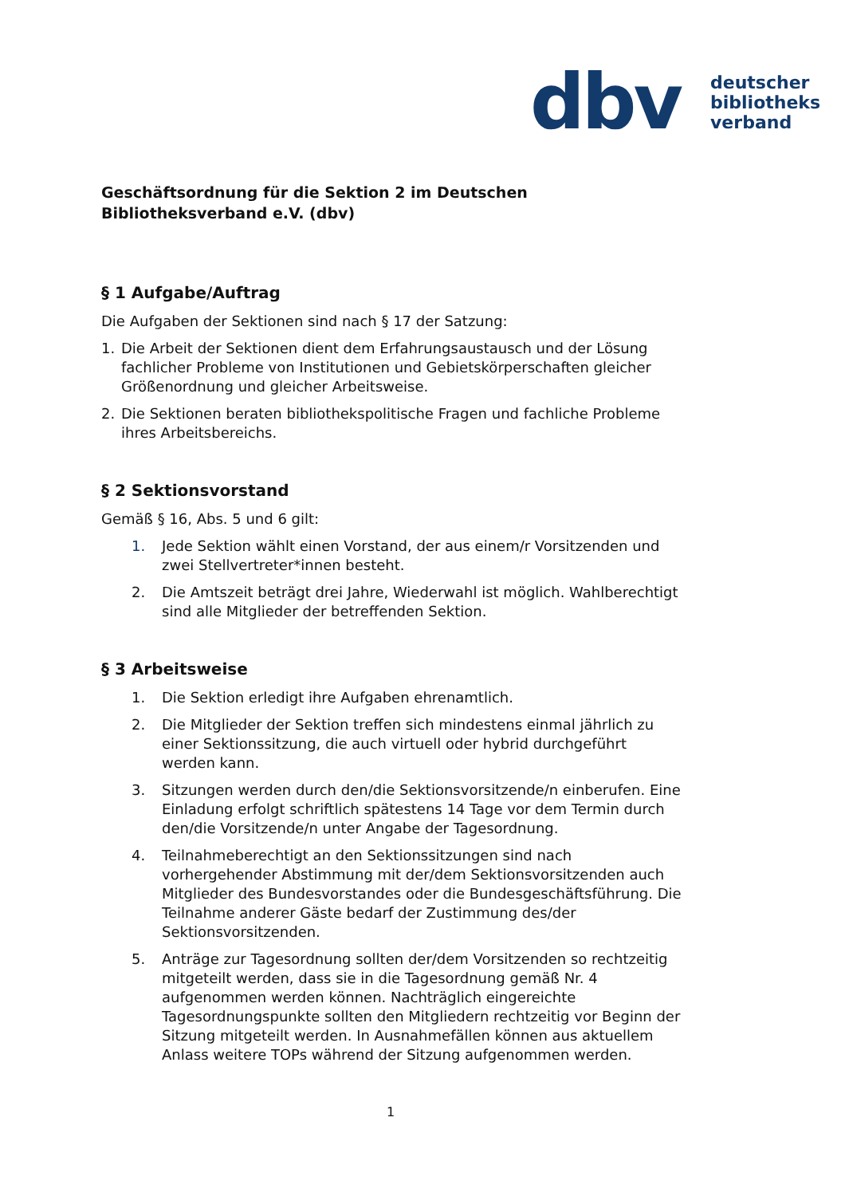dbv
deutscher
bibliotheks
verband
Geschäftsordnung für die Sektion 2 im Deutschen Bibliotheksverband e.V. (dbv)
§ 1 Aufgabe/Auftrag
Die Aufgaben der Sektionen sind nach § 17 der Satzung:
1. Die Arbeit der Sektionen dient dem Erfahrungsaustausch und der Lösung fachlicher Probleme von Institutionen und Gebietskörperschaften gleicher Größenordnung und gleicher Arbeitsweise.
2. Die Sektionen beraten bibliothekspolitische Fragen und fachliche Probleme ihres Arbeitsbereichs.
§ 2 Sektionsvorstand
Gemäß § 16, Abs. 5 und 6 gilt:
1. Jede Sektion wählt einen Vorstand, der aus einem/r Vorsitzenden und zwei Stellvertreter*innen besteht.
2. Die Amtszeit beträgt drei Jahre, Wiederwahl ist möglich. Wahlberechtigt sind alle Mitglieder der betreffenden Sektion.
§ 3 Arbeitsweise
1. Die Sektion erledigt ihre Aufgaben ehrenamtlich.
2. Die Mitglieder der Sektion treffen sich mindestens einmal jährlich zu einer Sektionssitzung, die auch virtuell oder hybrid durchgeführt werden kann.
3. Sitzungen werden durch den/die Sektionsvorsitzende/n einberufen. Eine Einladung erfolgt schriftlich spätestens 14 Tage vor dem Termin durch den/die Vorsitzende/n unter Angabe der Tagesordnung.
4. Teilnahmeberechtigt an den Sektionssitzungen sind nach vorhergehender Abstimmung mit der/dem Sektionsvorsitzenden auch Mitglieder des Bundesvorstandes oder die Bundesgeschäftsführung. Die Teilnahme anderer Gäste bedarf der Zustimmung des/der Sektionsvorsitzenden.
5. Anträge zur Tagesordnung sollten der/dem Vorsitzenden so rechtzeitig mitgeteilt werden, dass sie in die Tagesordnung gemäß Nr. 4 aufgenommen werden können. Nachträglich eingereichte Tagesordnungspunkte sollten den Mitgliedern rechtzeitig vor Beginn der Sitzung mitgeteilt werden. In Ausnahmefällen können aus aktuellem Anlass weitere TOPs während der Sitzung aufgenommen werden.
1